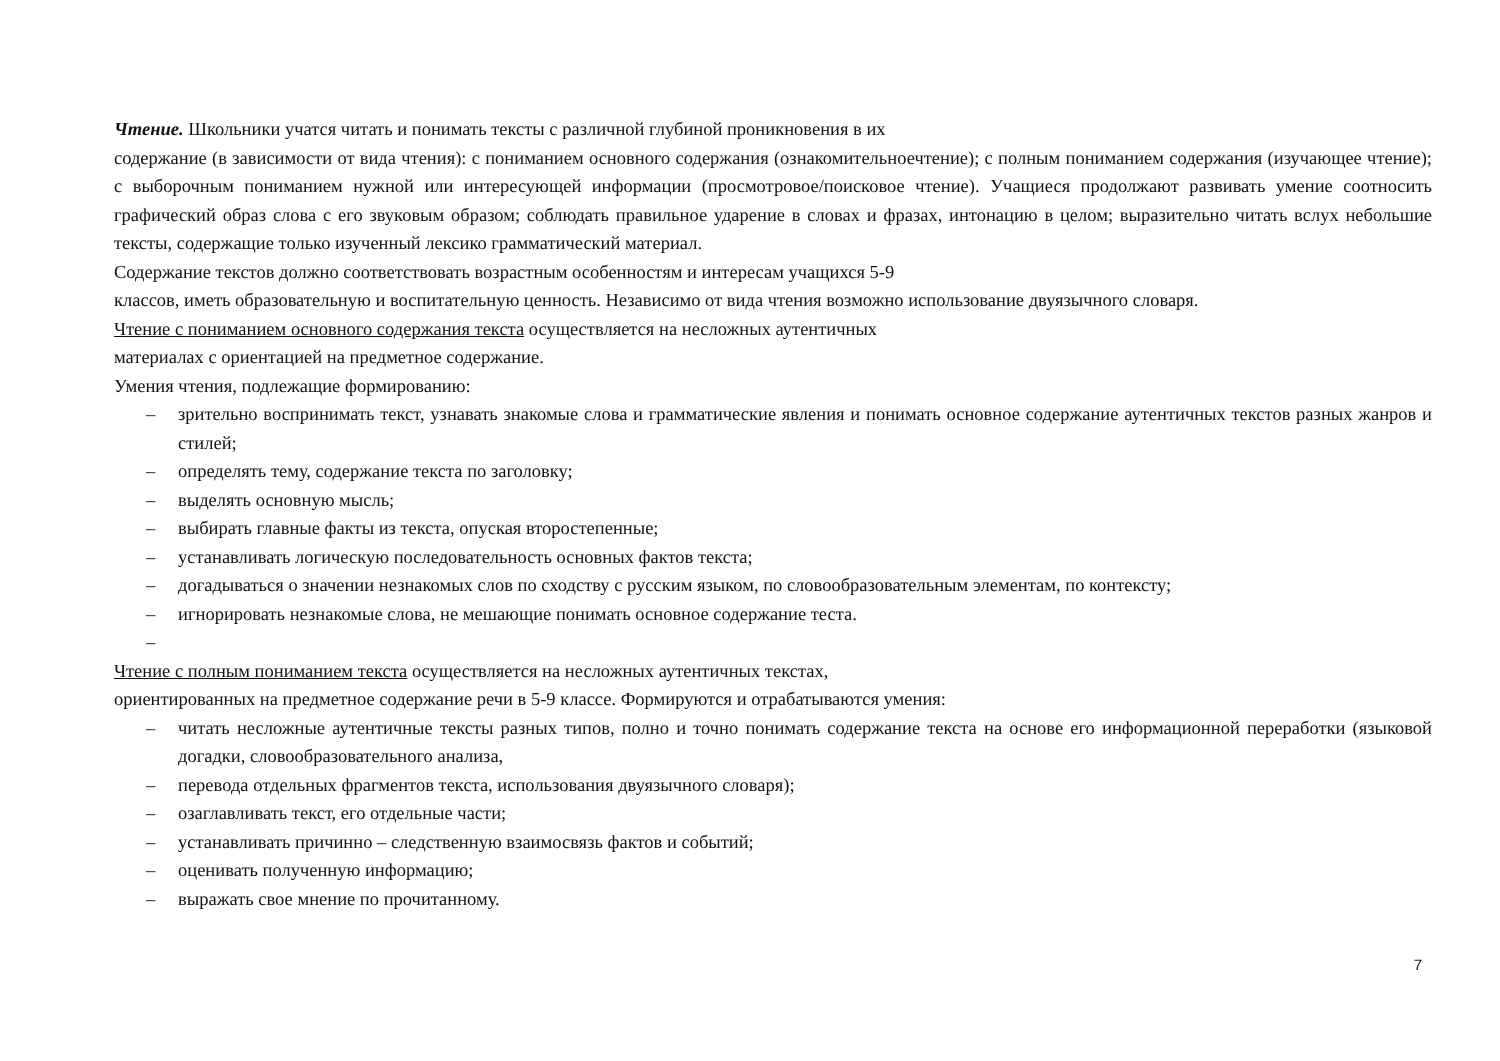Чтение. Школьники учатся читать и понимать тексты с различной глубиной проникновения в их
содержание (в зависимости от вида чтения): с пониманием основного содержания (ознакомительноечтение); с полным пониманием содержания (изучающее чтение); с выборочным пониманием нужной или интересующей информации (просмотровое/поисковое чтение). Учащиеся продолжают развивать умение соотносить графический образ слова с его звуковым образом; соблюдать правильное ударение в словах и фразах, интонацию в целом; выразительно читать вслух небольшие тексты, содержащие только изученный лексико грамматический материал.
Содержание текстов должно соответствовать возрастным особенностям и интересам учащихся 5-9
классов, иметь образовательную и воспитательную ценность. Независимо от вида чтения возможно использование двуязычного словаря.
Чтение с пониманием основного содержания текста осуществляется на несложных аутентичных
материалах с ориентацией на предметное содержание.
Умения чтения, подлежащие формированию:
– зрительно воспринимать текст, узнавать знакомые слова и грамматические явления и понимать основное содержание аутентичных текстов разных жанров и стилей;
– определять тему, содержание текста по заголовку;
– выделять основную мысль;
– выбирать главные факты из текста, опуская второстепенные;
– устанавливать логическую последовательность основных фактов текста;
– догадываться о значении незнакомых слов по сходству с русским языком, по словообразовательным элементам, по контексту;
– игнорировать незнакомые слова, не мешающие понимать основное содержание теста.
–
Чтение с полным пониманием текста осуществляется на несложных аутентичных текстах,
ориентированных на предметное содержание речи в 5-9 классе. Формируются и отрабатываются умения:
– читать несложные аутентичные тексты разных типов, полно и точно понимать содержание текста на основе его информационной переработки (языковой догадки, словообразовательного анализа,
– перевода отдельных фрагментов текста, использования двуязычного словаря);
– озаглавливать текст, его отдельные части;
– устанавливать причинно – следственную взаимосвязь фактов и событий;
– оценивать полученную информацию;
– выражать свое мнение по прочитанному.
7